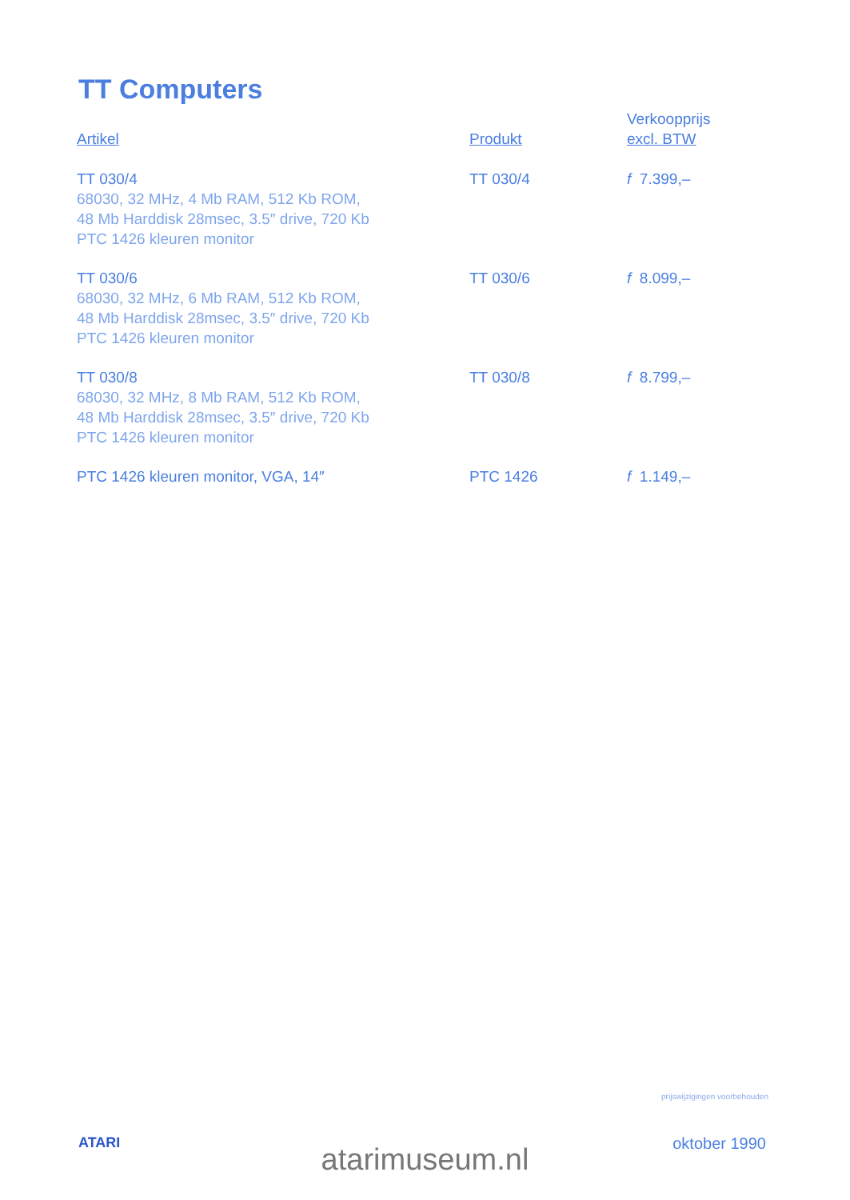TT Computers
| Artikel | Produkt | Verkoopprijs excl. BTW |
| --- | --- | --- |
| TT 030/4 68030, 32 MHz, 4 Mb RAM, 512 Kb ROM, 48 Mb Harddisk 28msec, 3.5″ drive, 720 Kb PTC 1426 kleuren monitor | TT 030/4 | f 7.399,– |
| TT 030/6 68030, 32 MHz, 6 Mb RAM, 512 Kb ROM, 48 Mb Harddisk 28msec, 3.5″ drive, 720 Kb PTC 1426 kleuren monitor | TT 030/6 | f 8.099,– |
| TT 030/8 68030, 32 MHz, 8 Mb RAM, 512 Kb ROM, 48 Mb Harddisk 28msec, 3.5″ drive, 720 Kb PTC 1426 kleuren monitor | TT 030/8 | f 8.799,– |
| PTC 1426 kleuren monitor, VGA, 14″ | PTC 1426 | f 1.149,– |
prijswijzigingen voorbehouden
ATARI oktober 1990
atarimuseum.nl